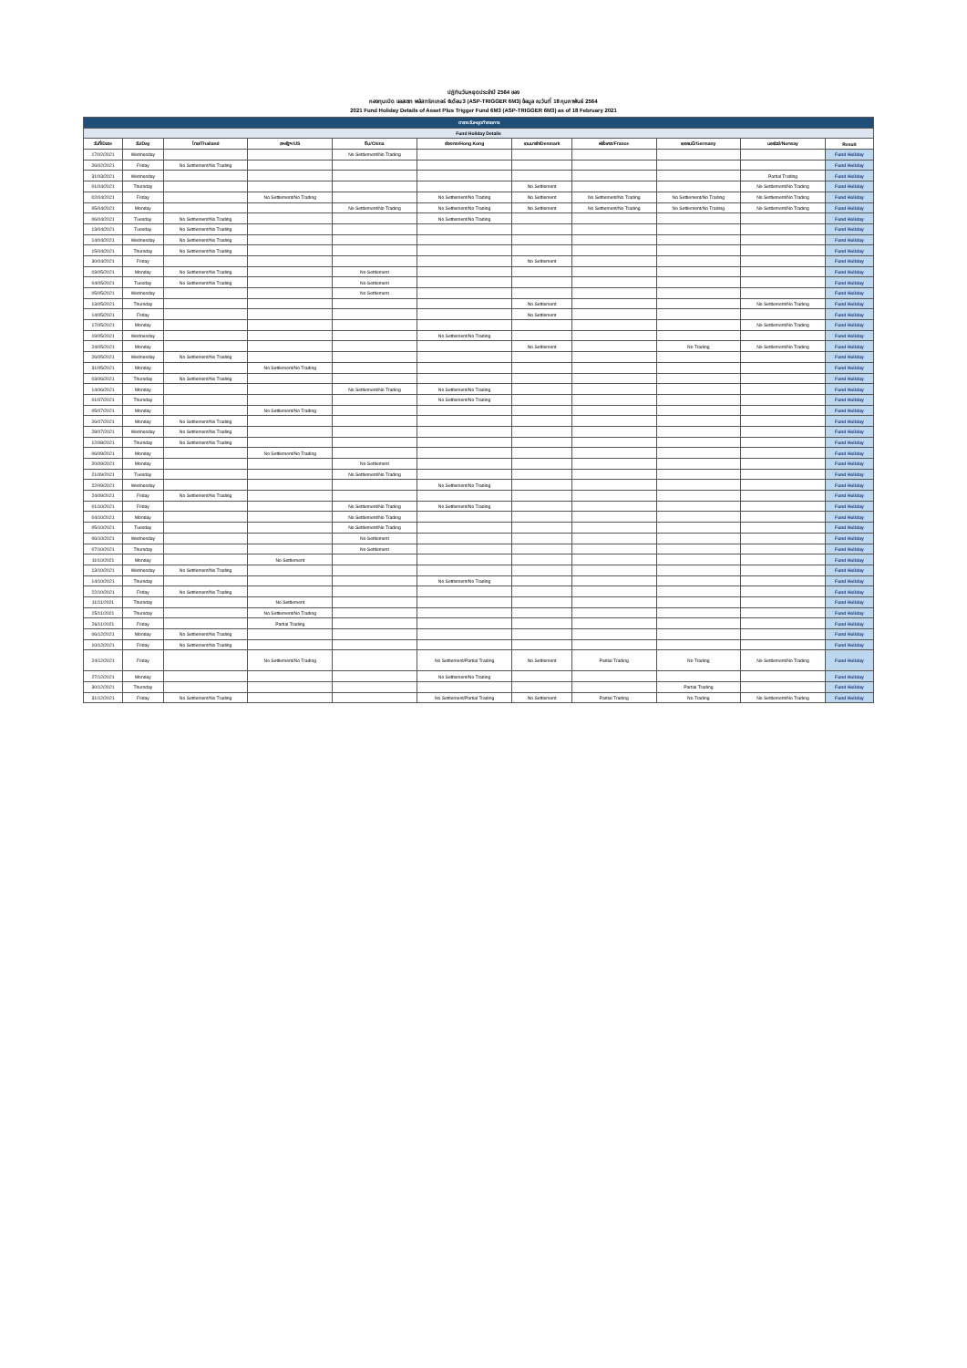ปฏิทินวันหยุดประจำปี 2564 ของ
กองทุนเปิด แอสเซท พลัส ทริกเกอร์ 6เดือน3 (ASP-TRIGGER 6M3) ข้อมูล ณ วันที่ 18 กุมภาพันธ์ 2564
2021 Fund Holiday Details of Asset Plus Trigger Fund 6M3 (ASP-TRIGGER 6M3) as of 18 February 2021
| ตารางวันหยุดทำรายการ | | | | | | | | | | |
| Fund Holiday Details | | | | | | | | | | |
| วันที่/Date | วัน/Day | ไทย/Thailand | สหรัฐฯ/US | จีน/China | ฮ่องกง/Hong Kong | เดนมาร์ก/Denmark | ฝรั่งเศส/France | เยอรมนี/Germany | นอร์เวย์/Norway | Result |
| 17/02/2021 | Wednesday | | | No Settlement/No Trading | | | | | | Fund Holiday |
| 26/02/2021 | Friday | No Settlement/No Trading | | | | | | | | Fund Holiday |
| 31/03/2021 | Wednesday | | | | | | | | Partial Trading | Fund Holiday |
| 01/04/2021 | Thursday | | | | | No Settlement | | | No Settlement/No Trading | Fund Holiday |
| 02/04/2021 | Friday | | No Settlement/No Trading | | No Settlement/No Trading | No Settlement | No Settlement/No Trading | No Settlement/No Trading | No Settlement/No Trading | Fund Holiday |
| 05/04/2021 | Monday | | | No Settlement/No Trading | No Settlement/No Trading | No Settlement | No Settlement/No Trading | No Settlement/No Trading | No Settlement/No Trading | Fund Holiday |
| 06/04/2021 | Tuesday | No Settlement/No Trading | | | No Settlement/No Trading | | | | | Fund Holiday |
| 13/04/2021 | Tuesday | No Settlement/No Trading | | | | | | | | Fund Holiday |
| 14/04/2021 | Wednesday | No Settlement/No Trading | | | | | | | | Fund Holiday |
| 15/04/2021 | Thursday | No Settlement/No Trading | | | | | | | | Fund Holiday |
| 30/04/2021 | Friday | | | | | No Settlement | | | | Fund Holiday |
| 03/05/2021 | Monday | No Settlement/No Trading | | No Settlement | | | | | | Fund Holiday |
| 04/05/2021 | Tuesday | No Settlement/No Trading | | No Settlement | | | | | | Fund Holiday |
| 05/05/2021 | Wednesday | | | No Settlement | | | | | | Fund Holiday |
| 13/05/2021 | Thursday | | | | | No Settlement | | | No Settlement/No Trading | Fund Holiday |
| 14/05/2021 | Friday | | | | | No Settlement | | | | Fund Holiday |
| 17/05/2021 | Monday | | | | | | | | No Settlement/No Trading | Fund Holiday |
| 19/05/2021 | Wednesday | | | | No Settlement/No Trading | | | | | Fund Holiday |
| 24/05/2021 | Monday | | | | | No Settlement | | No Trading | No Settlement/No Trading | Fund Holiday |
| 26/05/2021 | Wednesday | No Settlement/No Trading | | | | | | | | Fund Holiday |
| 31/05/2021 | Monday | | No Settlement/No Trading | | | | | | | Fund Holiday |
| 03/06/2021 | Thursday | No Settlement/No Trading | | | | | | | | Fund Holiday |
| 14/06/2021 | Monday | | | No Settlement/No Trading | No Settlement/No Trading | | | | | Fund Holiday |
| 01/07/2021 | Thursday | | | | No Settlement/No Trading | | | | | Fund Holiday |
| 05/07/2021 | Monday | | No Settlement/No Trading | | | | | | | Fund Holiday |
| 26/07/2021 | Monday | No Settlement/No Trading | | | | | | | | Fund Holiday |
| 28/07/2021 | Wednesday | No Settlement/No Trading | | | | | | | | Fund Holiday |
| 12/08/2021 | Thursday | No Settlement/No Trading | | | | | | | | Fund Holiday |
| 06/09/2021 | Monday | | No Settlement/No Trading | | | | | | | Fund Holiday |
| 20/09/2021 | Monday | | | No Settlement | | | | | | Fund Holiday |
| 21/09/2021 | Tuesday | | | No Settlement/No Trading | | | | | | Fund Holiday |
| 22/09/2021 | Wednesday | | | | No Settlement/No Trading | | | | | Fund Holiday |
| 24/09/2021 | Friday | No Settlement/No Trading | | | | | | | | Fund Holiday |
| 01/10/2021 | Friday | | | No Settlement/No Trading | No Settlement/No Trading | | | | | Fund Holiday |
| 04/10/2021 | Monday | | | No Settlement/No Trading | | | | | | Fund Holiday |
| 05/10/2021 | Tuesday | | | No Settlement/No Trading | | | | | | Fund Holiday |
| 06/10/2021 | Wednesday | | | No Settlement | | | | | | Fund Holiday |
| 07/10/2021 | Thursday | | | No Settlement | | | | | | Fund Holiday |
| 11/10/2021 | Monday | | No Settlement | | | | | | | Fund Holiday |
| 13/10/2021 | Wednesday | No Settlement/No Trading | | | | | | | | Fund Holiday |
| 14/10/2021 | Thursday | | | | No Settlement/No Trading | | | | | Fund Holiday |
| 22/10/2021 | Friday | No Settlement/No Trading | | | | | | | | Fund Holiday |
| 11/11/2021 | Thursday | | No Settlement | | | | | | | Fund Holiday |
| 25/11/2021 | Thursday | | No Settlement/No Trading | | | | | | | Fund Holiday |
| 26/11/2021 | Friday | | Partial Trading | | | | | | | Fund Holiday |
| 06/12/2021 | Monday | No Settlement/No Trading | | | | | | | | Fund Holiday |
| 10/12/2021 | Friday | No Settlement/No Trading | | | | | | | | Fund Holiday |
| 24/12/2021 | Friday | | No Settlement/No Trading | | No Settlement/Partial Trading | No Settlement | Partial Trading | No Trading | No Settlement/No Trading | Fund Holiday |
| 27/12/2021 | Monday | | | | No Settlement/No Trading | | | | | Fund Holiday |
| 30/12/2021 | Thursday | | | | | | | Partial Trading | | Fund Holiday |
| 31/12/2021 | Friday | No Settlement/No Trading | | | No Settlement/Partial Trading | No Settlement | Partial Trading | No Trading | No Settlement/No Trading | Fund Holiday |